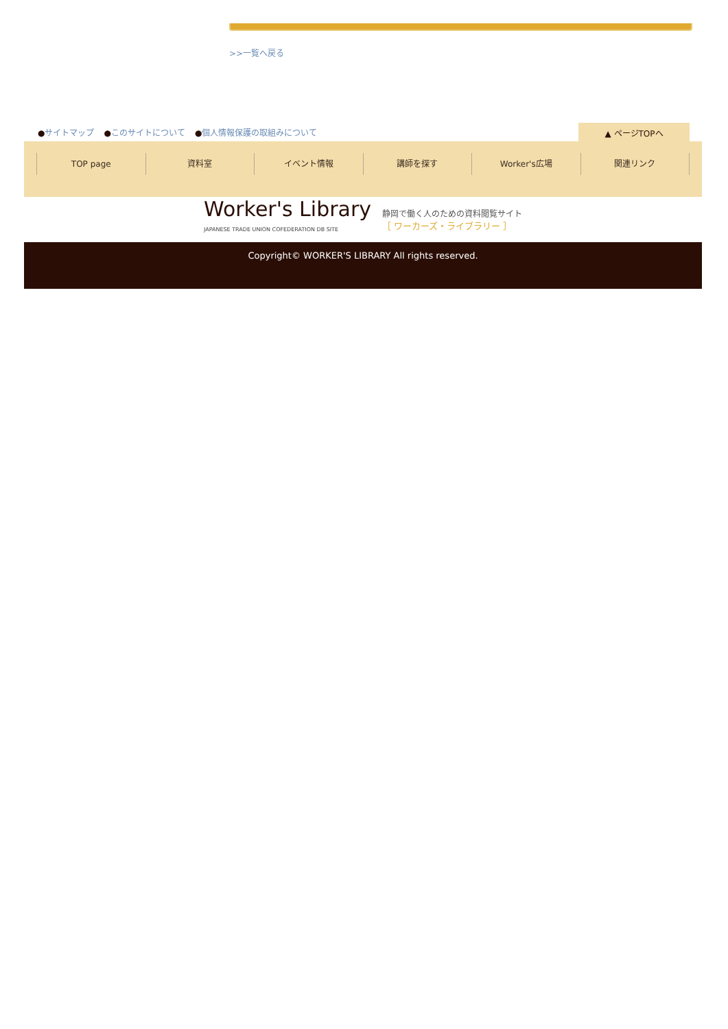>>一覧へ戻る
●サイトマップ ●このサイトについて ●個人情報保護の取組みについて
▲ ページTOPへ
TOP page 資料室 イベント情報 講師を探す Worker's広場 関連リンク
Worker's Library
JAPANESE TRADE UNION COFEDERATION DB SITE
静岡で働く人のための資料閲覧サイト
［ ワーカーズ・ライブラリー ］
Copyright© WORKER'S LIBRARY All rights reserved.